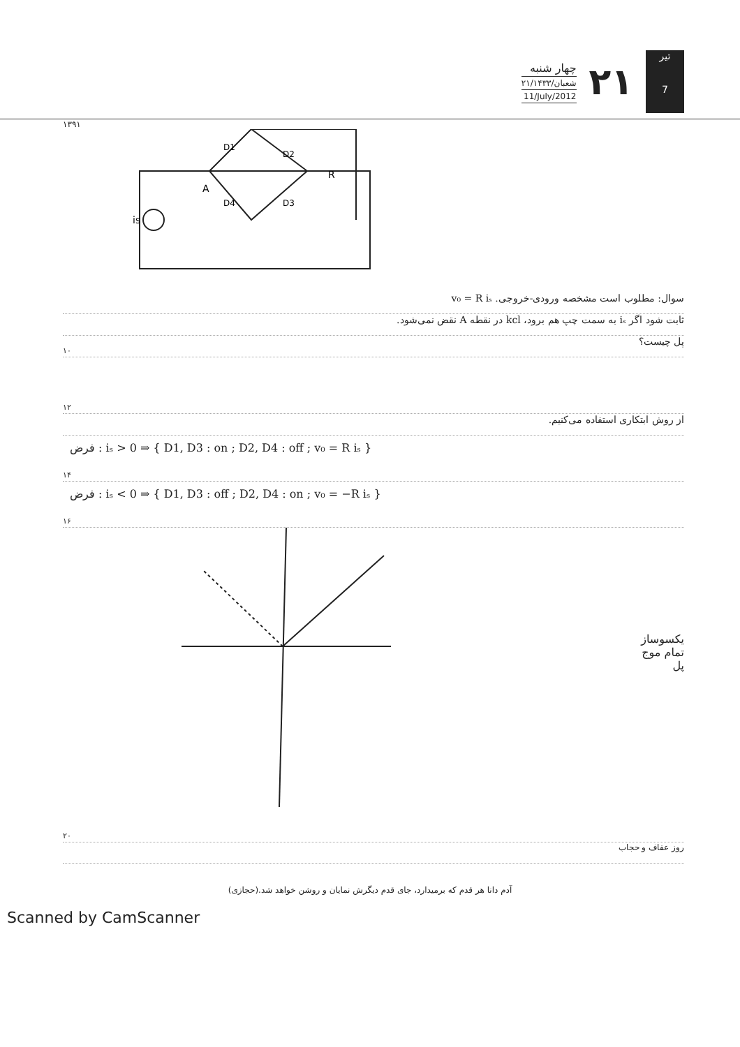چهار شنبه
۲۱/شعبان/۱۴۳۳
11/July/2012
۲۱
تیر
7
۱۳۹۱
is
R
A
D1
D2
D3
D4
سوال: مطلوب است مشخصه ورودی-خروجی. v₀ = R iₛ
ثابت شود اگر iₛ به سمت چپ هم برود، kcl در نقطه A نقض نمی‌شود.
پل چیست؟
۱۰
۱۲
از روش ابتکاری استفاده می‌کنیم.
فرض : iₛ > 0 ⇒ { D1, D3 : on ; D2, D4 : off ; v₀ = R iₛ }
۱۴
فرض : iₛ < 0 ⇒ { D1, D3 : off ; D2, D4 : on ; v₀ = −R iₛ }
۱۶
یکسوساز
تمام موج
پل
۲۰
روز عفاف و حجاب
آدم دانا هر قدم که برمیدارد، جای قدم دیگرش نمایان و روشن خواهد شد.(حجازی)
Scanned by CamScanner